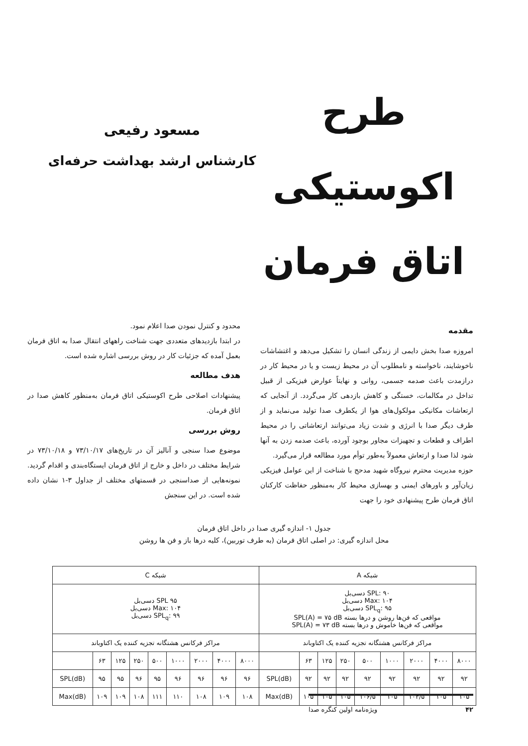طرح اکوستیکی
اتاق فرمان
مسعود رفیعی
کارشناس ارشد بهداشت حرفه‌ای
مقدمه
امروزه صدا بخش دایمی از زندگی انسان را تشکیل می‌دهد و اغتشاشات ناخوشایند، ناخواسته و نامطلوب آن در محیط زیست و یا در محیط کار در درازمدت باعث صدمه جسمی، روانی و نهایتاً عوارض فیزیکی از قبیل تداخل در مکالمات، خستگی و کاهش بازدهی کار می‌گردد. از آنجایی که ارتعاشات مکانیکی مولکول‌های هوا از یکطرف صدا تولید می‌نماید و از طرف دیگر صدا با انرژی و شدت زیاد می‌توانند ارتعاشاتی را در محیط اطراف و قطعات و تجهیزات مجاور بوجود آورده، باعث صدمه زدن به آنها شود لذا صدا و ارتعاش معمولاً به‌طور توأم مورد مطالعه قرار می‌گیرد.
حوزه مدیریت محترم نیروگاه شهید مدحج با شناخت از این عوامل فیزیکی زیان‌آور و باورهای ایمنی و بهسازی محیط کار به‌منظور حفاظت کارکنان اتاق فرمان طرح پیشنهادی خود را جهت
محدود و کنترل نمودن صدا اعلام نمود.
در ابتدا بازدیدهای متعددی جهت شناخت راههای انتقال صدا به اتاق فرمان بعمل آمده که جزئیات کار در روش بررسی اشاره شده است.
هدف مطالعه
پیشنهادات اصلاحی طرح اکوستیکی اتاق فرمان به‌منظور کاهش صدا در اتاق فرمان.
روش بررسی
موضوع صدا سنجی و آنالیز آن در تاریخ‌های ۷۳/۱۰/۱۷ و ۷۳/۱۰/۱۸ در شرایط مختلف در داخل و خارج از اتاق فرمان ایستگاه‌بندی و اقدام گردید. نمونه‌هایی از صداسنجی در قسمتهای مختلف از جداول ۳-۱ نشان داده شده است. در این سنجش
جدول ۱- اندازه گیری صدا در داخل اتاق فرمان
محل اندازه گیری: در اصلی اتاق فرمان (به طرف توربین)، کلیه درها باز و فن ها روشن
| شبکه A | | | | | | | | | شبکه C | | | | | | | | |
| SPL: ۹۰ دسی‌بل Max: ۱۰۴ دسی‌بل SPL<sub>q</sub>: ۹۵ دسی‌بل مواقعی که فن‌ها روشن و درها بسته SPL(A) = ۷۵ dB مواقعی که فن‌ها خاموش و درها بسته SPL(A) = ۷۳ dB | | | | | | | | | SPL ۹۵ دسی‌بل Max: ۱۰۴ دسی‌بل SPL<sub>q</sub>: ۹۹ دسی‌بل | | | | | | | | |
| مراکز فرکانس هشتگانه تجزیه کننده یک اکتاوباند | | | | | | | | | مراکز فرکانس هشتگانه تجزیه کننده یک اکتاوباند | | | | | | | | |
| ۸۰۰۰ | ۴۰۰۰ | ۲۰۰۰ | ۱۰۰۰ | ۵۰۰ | ۲۵۰ | ۱۲۵ | ۶۳ | | ۸۰۰۰ | ۴۰۰۰ | ۲۰۰۰ | ۱۰۰۰ | ۵۰۰ | ۲۵۰ | ۱۲۵ | ۶۳ | |
| ۹۲ | ۹۲ | ۹۲ | ۹۲ | ۹۲ | ۹۲ | ۹۲ | ۹۲ | SPL(dB) | ۹۶ | ۹۶ | ۹۶ | ۹۶ | ۹۵ | ۹۶ | ۹۵ | ۹۵ | SPL(dB) |
| ۱۰۵ | ۱۰۵ | ۱۰۴/۵ | ۱۰۵ | ۱۰۶/۵ | ۱۰۵ | ۱۰۵ | ۱۰۵ | Max(dB) | ۱۰۸ | ۱۰۹ | ۱۰۸ | ۱۱۰ | ۱۱۱ | ۱۰۸ | ۱۰۹ | ۱۰۹ | Max(dB) |
۴۲ ویژه‌نامه اولین کنگره صدا